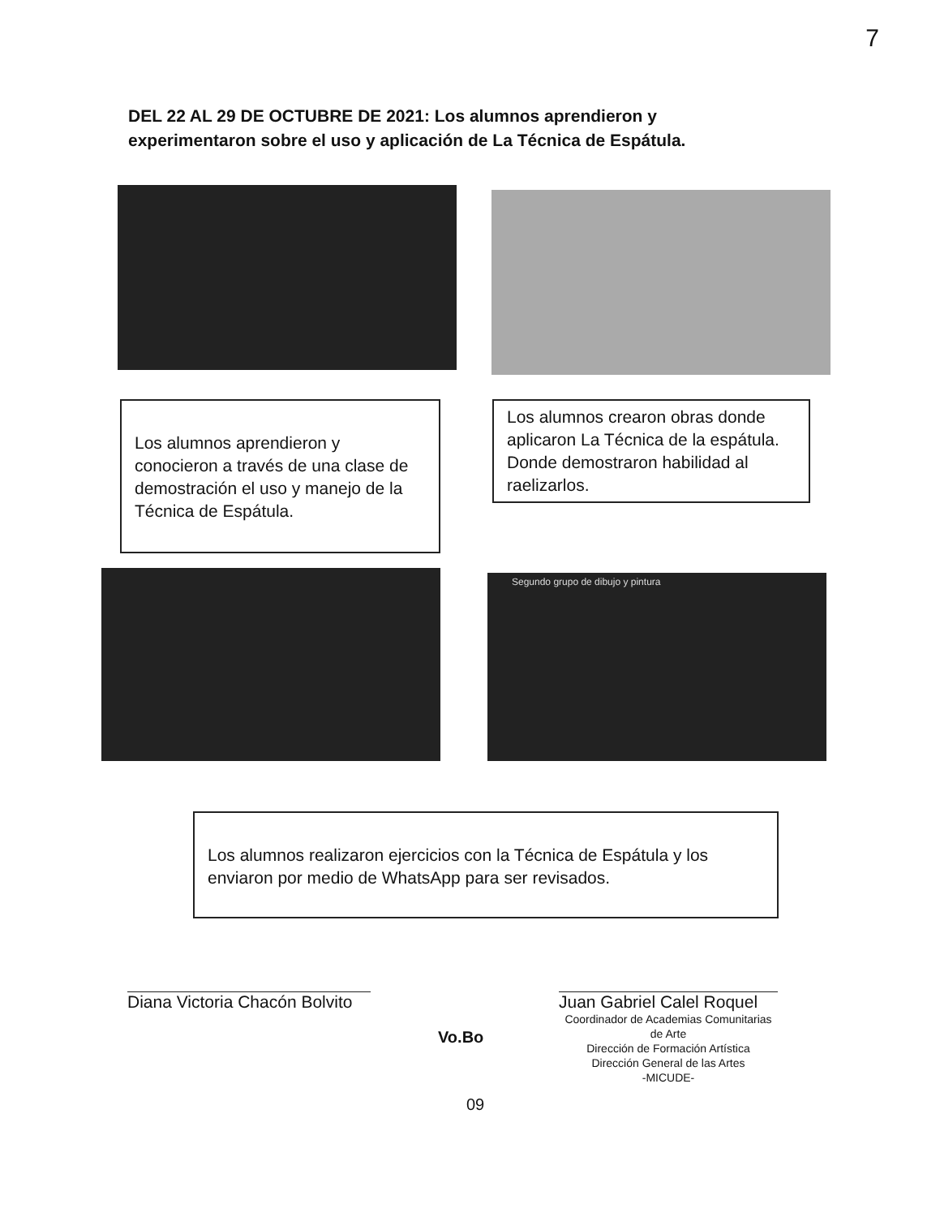7
DEL 22 AL 29 DE OCTUBRE DE 2021: Los alumnos aprendieron y experimentaron sobre el uso y aplicación de La Técnica de Espátula.
Los alumnos aprendieron y conocieron a través de una clase de demostración el uso y manejo de la Técnica de Espátula.
Los alumnos crearon obras donde aplicaron La Técnica de la espátula. Donde demostraron habilidad al raelizarlos.
Segundo grupo de dibujo y pintura
Los alumnos realizaron ejercicios con la Técnica de Espátula y los enviaron por medio de WhatsApp para ser revisados.
Diana Victoria Chacón Bolvito
Juan Gabriel Calel Roquel
Coordinador de Academias Comunitarias de Arte
Dirección de Formación Artística
Dirección General de las Artes
-MICUDE-
Vo.Bo
09